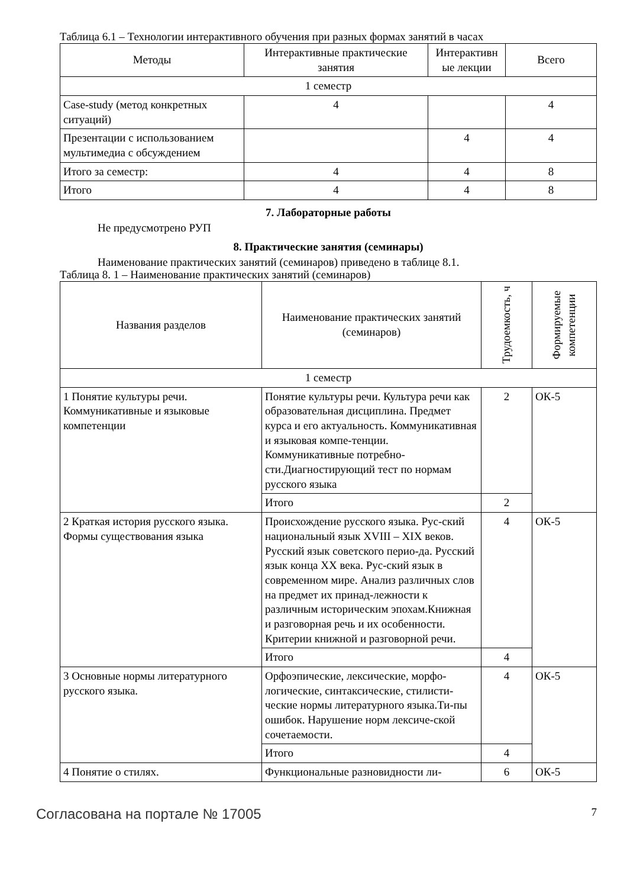Таблица 6.1 – Технологии интерактивного обучения при разных формах занятий в часах
| Методы | Интерактивные практические занятия | Интерактивн ые лекции | Всего |
| --- | --- | --- | --- |
| 1 семестр | | | |
| Case-study (метод конкретных ситуаций) | 4 | | 4 |
| Презентации с использованием мультимедиа с обсуждением | | 4 | 4 |
| Итого за семестр: | 4 | 4 | 8 |
| Итого | 4 | 4 | 8 |
7. Лабораторные работы
Не предусмотрено РУП
8. Практические занятия (семинары)
Наименование практических занятий (семинаров) приведено в таблице 8.1.
Таблица 8. 1 – Наименование практических занятий (семинаров)
| Названия разделов | Наименование практических занятий (семинаров) | Трудоемкость, ч | Формируемые компетенции |
| --- | --- | --- | --- |
| 1 семестр | | | |
| 1 Понятие культуры речи. Коммуникативные и языковые компетенции | Понятие культуры речи. Культура речи как образовательная дисциплина. Предмет курса и его актуальность. Коммуникативная и языковая компе-тенции. Коммуникативные потребно-сти.Диагностирующий тест по нормам русского языка | 2 | ОК-5 |
| | Итого | 2 | |
| 2 Краткая история русского языка. Формы существования языка | Происхождение русского языка. Рус-ский национальный язык XVIII – XIX веков. Русский язык советского перио-да. Русский язык конца XX века. Рус-ский язык в современном мире. Анализ различных слов на предмет их принад-лежности к различным историческим эпохам.Книжная и разговорная речь и их особенности. Критерии книжной и разговорной речи. | 4 | ОК-5 |
| | Итого | 4 | |
| 3 Основные нормы литературного русского языка. | Орфоэпические, лексические, морфо-логические, синтаксические, стилисти-ческие нормы литературного языка.Ти-пы ошибок. Нарушение норм лексиче-ской сочетаемости. | 4 | ОК-5 |
| | Итого | 4 | |
| 4 Понятие о стилях. | Функциональные разновидности ли- | 6 | ОК-5 |
Согласована на портале № 17005 7